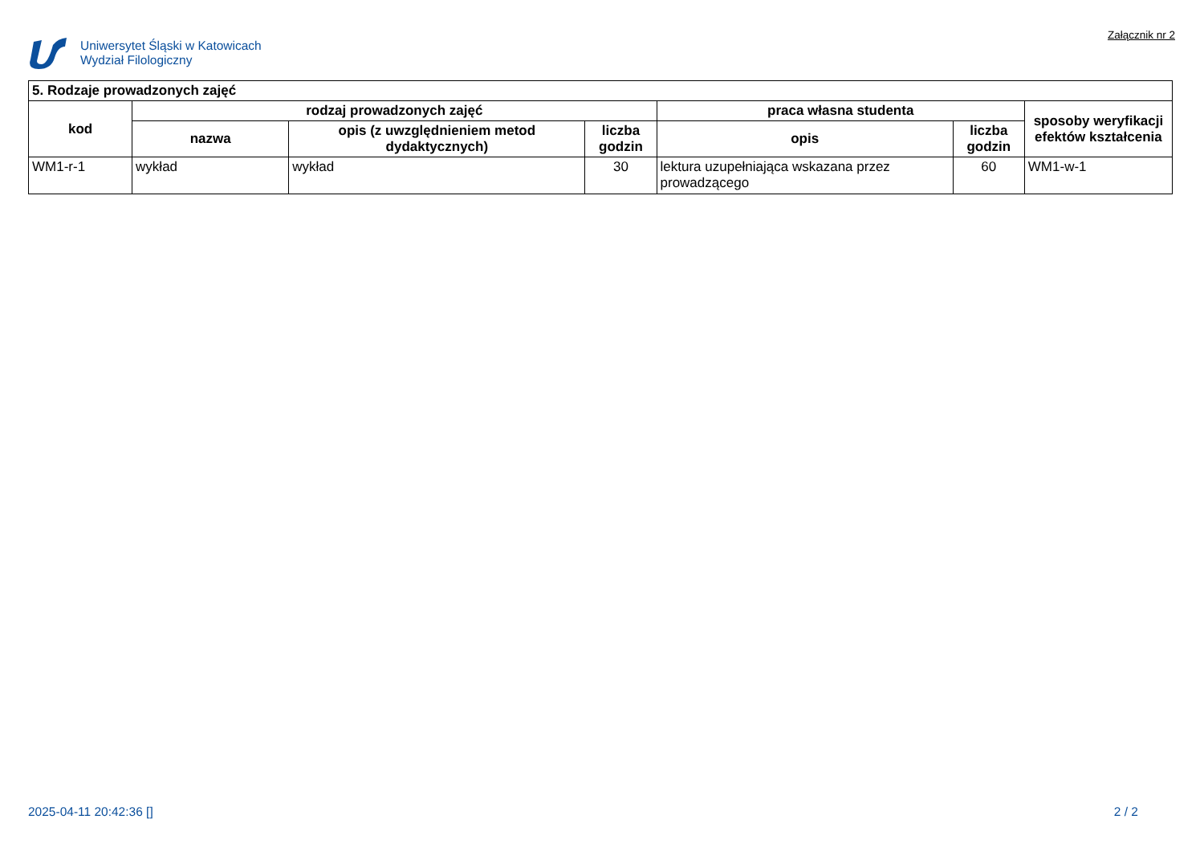Uniwersytet Śląski w Katowicach
Wydział Filologiczny
Załącznik nr 2
| 5. Rodzaje prowadzonych zajęć | | | | | | |
| --- | --- | --- | --- | --- | --- | --- |
| kod | rodzaj prowadzonych zajęć | | | praca własna studenta | | sposoby weryfikacji efektów kształcenia |
| | nazwa | opis (z uwzględnieniem metod dydaktycznych) | liczba godzin | opis | liczba godzin | |
| WM1-r-1 | wykład | wykład | 30 | lektura uzupełniająca wskazana przez prowadzącego | 60 | WM1-w-1 |
2025-04-11 20:42:36 [] 2 / 2